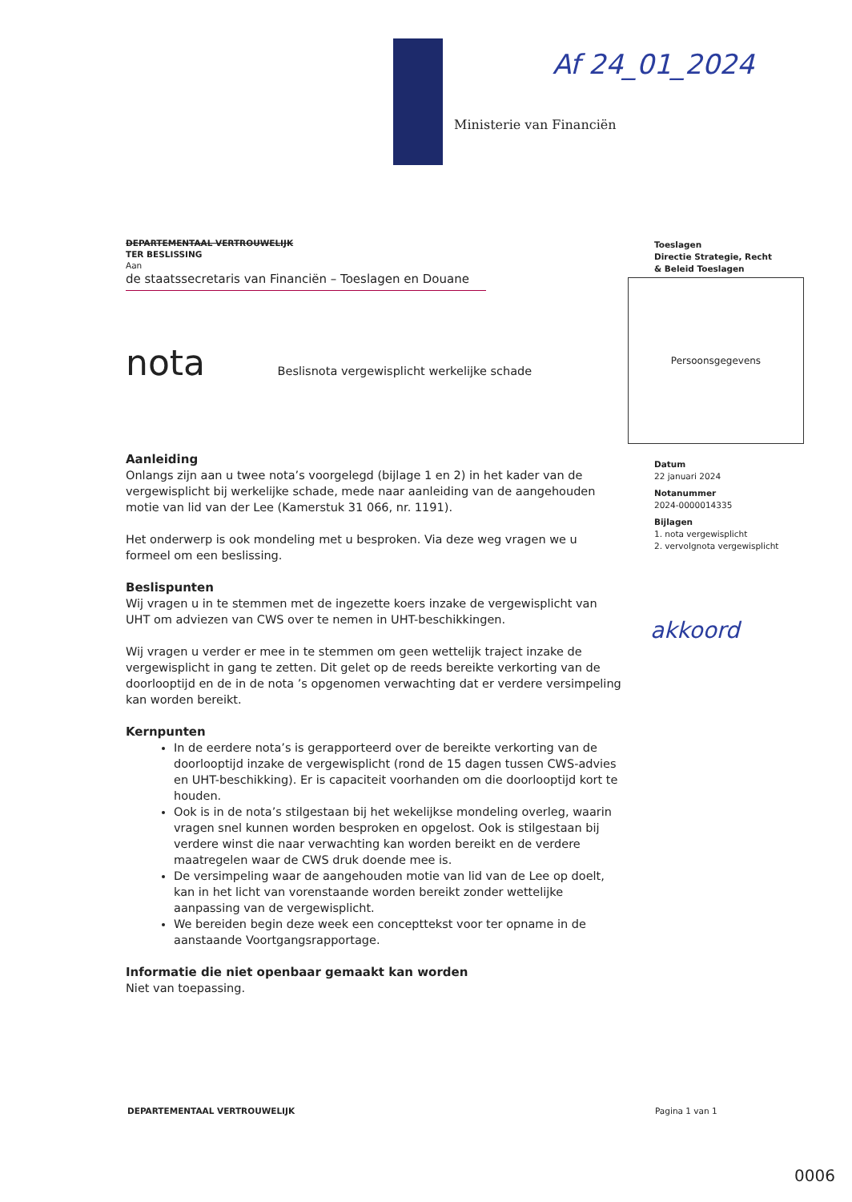Ministerie van Financiën
Af 24_01_2024
DEPARTEMENTAAL VERTROUWELIJK
TER BESLISSING
Aan
de staatssecretaris van Financiën – Toeslagen en Douane
nota Beslisnota vergewisplicht werkelijke schade
Aanleiding
Onlangs zijn aan u twee nota’s voorgelegd (bijlage 1 en 2) in het kader van de vergewisplicht bij werkelijke schade, mede naar aanleiding van de aangehouden motie van lid van der Lee (Kamerstuk 31 066, nr. 1191).
Het onderwerp is ook mondeling met u besproken. Via deze weg vragen we u formeel om een beslissing.
Beslispunten
Wij vragen u in te stemmen met de ingezette koers inzake de vergewisplicht van UHT om adviezen van CWS over te nemen in UHT-beschikkingen.
Wij vragen u verder er mee in te stemmen om geen wettelijk traject inzake de vergewisplicht in gang te zetten. Dit gelet op de reeds bereikte verkorting van de doorlooptijd en de in de nota ’s opgenomen verwachting dat er verdere versimpeling kan worden bereikt.
Kernpunten
In de eerdere nota’s is gerapporteerd over de bereikte verkorting van de doorlooptijd inzake de vergewisplicht (rond de 15 dagen tussen CWS-advies en UHT-beschikking). Er is capaciteit voorhanden om die doorlooptijd kort te houden.
Ook is in de nota’s stilgestaan bij het wekelijkse mondeling overleg, waarin vragen snel kunnen worden besproken en opgelost. Ook is stilgestaan bij verdere winst die naar verwachting kan worden bereikt en de verdere maatregelen waar de CWS druk doende mee is.
De versimpeling waar de aangehouden motie van lid van de Lee op doelt, kan in het licht van vorenstaande worden bereikt zonder wettelijke aanpassing van de vergewisplicht.
We bereiden begin deze week een concepttekst voor ter opname in de aanstaande Voortgangsrapportage.
Informatie die niet openbaar gemaakt kan worden
Niet van toepassing.
Toeslagen
Directie Strategie, Recht
& Beleid Toeslagen
Persoonsgegevens
Datum
22 januari 2024
Notanummer
2024-0000014335
Bijlagen
1. nota vergewisplicht
2. vervolgnota vergewisplicht
akkoord
DEPARTEMENTAAL VERTROUWELIJK Pagina 1 van 1
0006